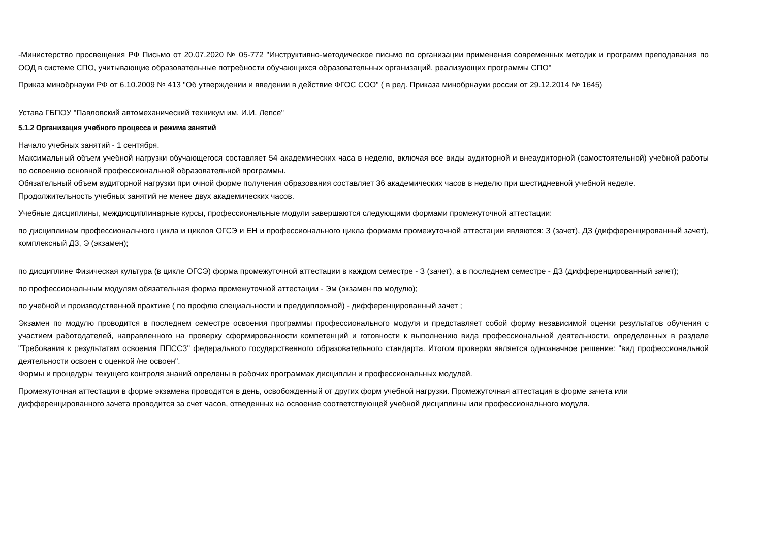-Министерство просвещения РФ Письмо от 20.07.2020 № 05-772 "Инструктивно-методическое письмо по организации применения современных методик и программ преподавания по ООД в системе СПО, учитывающие образовательные потребности обучающихся образовательных организаций, реализующих программы СПО"
Приказ минобрнауки РФ от 6.10.2009 № 413 "Об утверждении и введении в действие ФГОС СОО" ( в ред. Приказа минобрнауки россии от 29.12.2014 № 1645)
Устава ГБПОУ "Павловский автомеханический техникум им. И.И. Лепсе"
5.1.2 Организация учебного процесса и режима занятий
Начало учебных занятий - 1 сентября.
Максимальный объем учебной нагрузки обучающегося составляет 54 академических часа в неделю, включая все виды аудиторной и внеаудиторной (самостоятельной) учебной работы по освоению основной профессиональной образовательной программы.
Обязательный объем аудиторной нагрузки при очной форме получения образования составляет 36 академических часов в неделю при шестидневной учебной неделе.
Продолжительность учебных занятий не менее двух академических часов.
Учебные дисциплины, междисциплинарные курсы, профессиональные модули завершаются следующими формами промежуточной аттестации:
по дисциплинам профессионального цикла и циклов ОГСЭ и ЕН и профессионального цикла формами промежуточной аттестации являются: З (зачет), ДЗ (дифференцированный зачет), комплексный ДЗ, Э (экзамен);
по дисциплине Физическая культура (в цикле ОГСЭ) форма промежуточной аттестации в каждом семестре - З (зачет), а в последнем семестре - ДЗ (дифференцированный зачет);
по профессиональным модулям обязательная форма промежуточной аттестации - Эм (экзамен по модулю);
по учебной и производственной практике ( по профлю специальности и преддипломной) - дифференцированный зачет ;
Экзамен по модулю проводится в последнем семестре освоения программы профессионального модуля и представляет собой форму независимой оценки результатов обучения с участием работодателей, направленного на проверку сформированности компетенций и готовности к выполнению вида профессиональной деятельности, определенных в разделе "Требования к результатам освоения ППССЗ" федерального государственного образовательного стандарта. Итогом проверки является однозначное решение: "вид профессиональной деятельности освоен с оценкой /не освоен".
Формы и процедуры текущего контроля знаний опрелены в рабочих программах дисциплин и профессиональных модулей.
Промежуточная аттестация в форме экзамена проводится в день, освобожденный от других форм учебной нагрузки. Промежуточная аттестация в форме зачета или дифференцированного зачета проводится за счет часов, отведенных на освоение соответствующей учебной дисциплины или профессионального модуля.